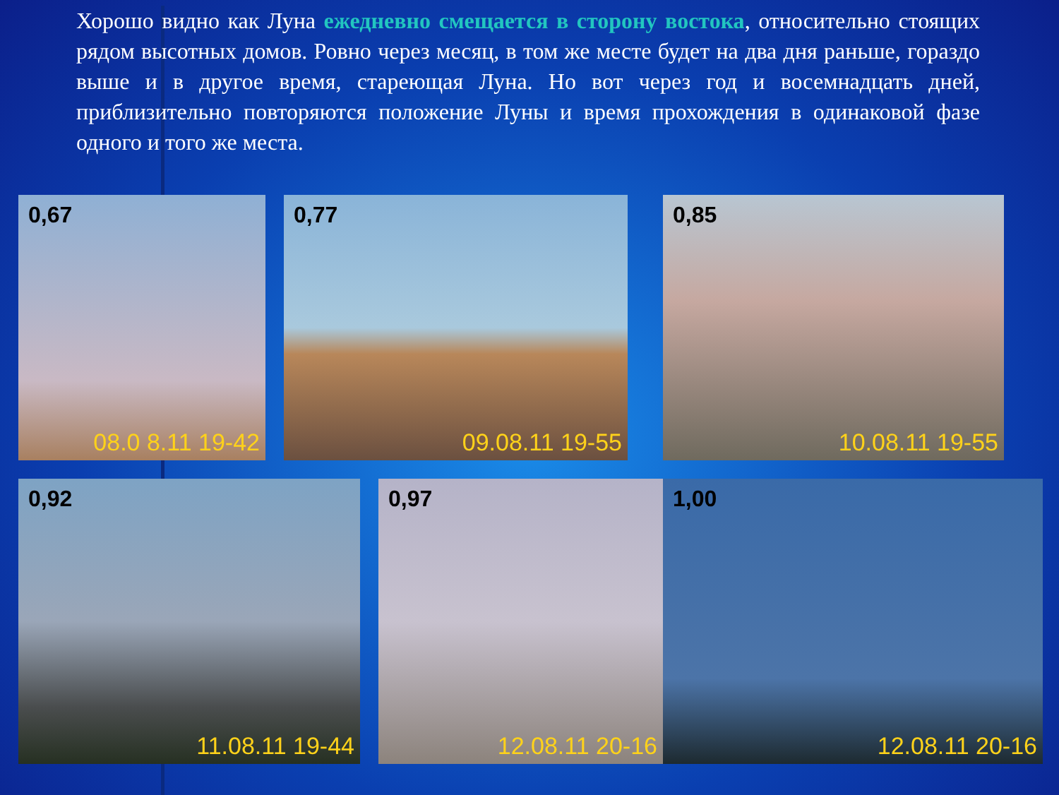Хорошо видно как Луна ежедневно смещается в сторону востока, относительно стоящих рядом высотных домов. Ровно через месяц, в том же месте будет на два дня раньше, гораздо выше и в другое время, стареющая Луна. Но вот через год и восемнадцать дней, приблизительно повторяются положение Луны и время прохождения в одинаковой фазе одного и того же места.
0,67
08.0 8.11 19-42
0,77
09.08.11 19-55
0,85
10.08.11 19-55
0,92
11.08.11 19-44
0,97
12.08.11 20-16
1,00
12.08.11 20-16